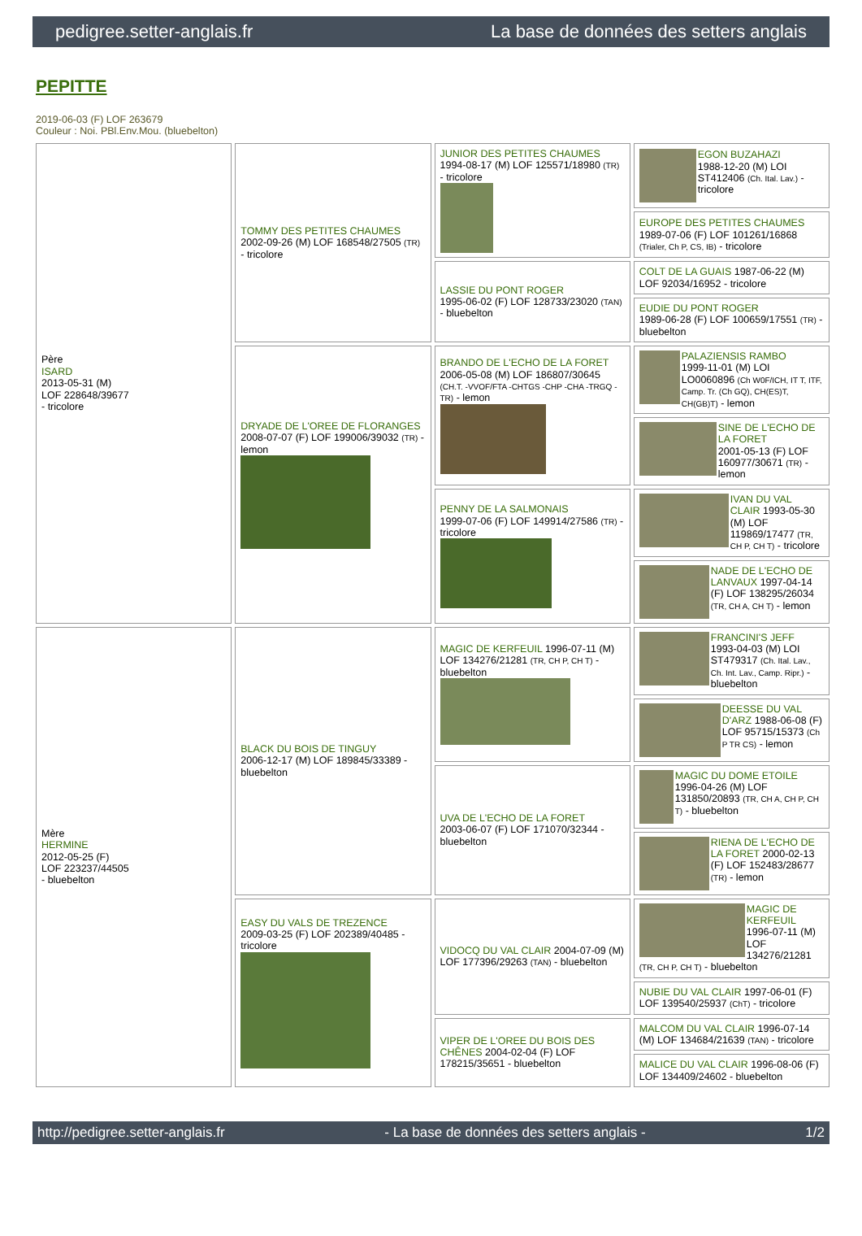pedigree.setter-anglais.fr La base de données des setters anglais
PEPITTE
2019-06-03 (F) LOF 263679
Couleur : Noi. PBl.Env.Mou. (bluebelton)
| Père ISARD 2013-05-31 (M) LOF 228648/39677 - tricolore | TOMMY DES PETITES CHAUMES 2002-09-26 (M) LOF 168548/27505 (TR) - tricolore | JUNIOR DES PETITES CHAUMES 1994-08-17 (M) LOF 125571/18980 (TR) - tricolore | EGON BUZAHAZI 1988-12-20 (M) LOI ST412406 (Ch. Ital. Lav.) - tricolore |
| | | | EUROPE DES PETITES CHAUMES 1989-07-06 (F) LOF 101261/16868 (Trialer, Ch P, CS, IB) - tricolore |
| | | LASSIE DU PONT ROGER 1995-06-02 (F) LOF 128733/23020 (TAN) - bluebelton | COLT DE LA GUAIS 1987-06-22 (M) LOF 92034/16952 - tricolore |
| | | | EUDIE DU PONT ROGER 1989-06-28 (F) LOF 100659/17551 (TR) - bluebelton |
| | DRYADE DE L'OREE DE FLORANGES 2008-07-07 (F) LOF 199006/39032 (TR) - lemon | BRANDO DE L'ECHO DE LA FORET 2006-05-08 (M) LOF 186807/30645 (CH.T. -VVOF/FTA -CHTGS -CHP -CHA -TRGQ -TR) - lemon | PALAZIENSIS RAMBO 1999-11-01 (M) LOI LO0060896 (Ch W0F/ICH, IT T, ITF, Camp. Tr. (Ch GQ), CH(ES)T, CH(GB)T) - lemon |
| | | | SINE DE L'ECHO DE LA FORET 2001-05-13 (F) LOF 160977/30671 (TR) - lemon |
| | | PENNY DE LA SALMONAIS 1999-07-06 (F) LOF 149914/27586 (TR) - tricolore | IVAN DU VAL CLAIR 1993-05-30 (M) LOF 119869/17477 (TR, CH P, CH T) - tricolore |
| | | | NADE DE L'ECHO DE LANVAUX 1997-04-14 (F) LOF 138295/26034 (TR, CH A, CH T) - lemon |
| Mère HERMINE 2012-05-25 (F) LOF 223237/44505 - bluebelton | BLACK DU BOIS DE TINGUY 2006-12-17 (M) LOF 189845/33389 - bluebelton | MAGIC DE KERFEUIL 1996-07-11 (M) LOF 134276/21281 (TR, CH P, CH T) - bluebelton | FRANCINI'S JEFF 1993-04-03 (M) LOI ST479317 (Ch. Ital. Lav., Ch. Int. Lav., Camp. Ripr.) - bluebelton |
| | | | DEESSE DU VAL D'ARZ 1988-06-08 (F) LOF 95715/15373 (Ch P TR CS) - lemon |
| | | UVA DE L'ECHO DE LA FORET 2003-06-07 (F) LOF 171070/32344 - bluebelton | MAGIC DU DOME ETOILE 1996-04-26 (M) LOF 131850/20893 (TR, CH A, CH P, CH T) - bluebelton |
| | | | RIENA DE L'ECHO DE LA FORET 2000-02-13 (F) LOF 152483/28677 (TR) - lemon |
| | EASY DU VALS DE TREZENCE 2009-03-25 (F) LOF 202389/40485 - tricolore | VIDOCQ DU VAL CLAIR 2004-07-09 (M) LOF 177396/29263 (TAN) - bluebelton | MAGIC DE KERFEUIL 1996-07-11 (M) LOF 134276/21281 (TR, CH P, CH T) - bluebelton |
| | | | NUBIE DU VAL CLAIR 1997-06-01 (F) LOF 139540/25937 (ChT) - tricolore |
| | | VIPER DE L'OREE DU BOIS DES CHÊNES 2004-02-04 (F) LOF 178215/35651 - bluebelton | MALCOM DU VAL CLAIR 1996-07-14 (M) LOF 134684/21639 (TAN) - tricolore |
| | | | MALICE DU VAL CLAIR 1996-08-06 (F) LOF 134409/24602 - bluebelton |
http://pedigree.setter-anglais.fr - La base de données des setters anglais - 1/2